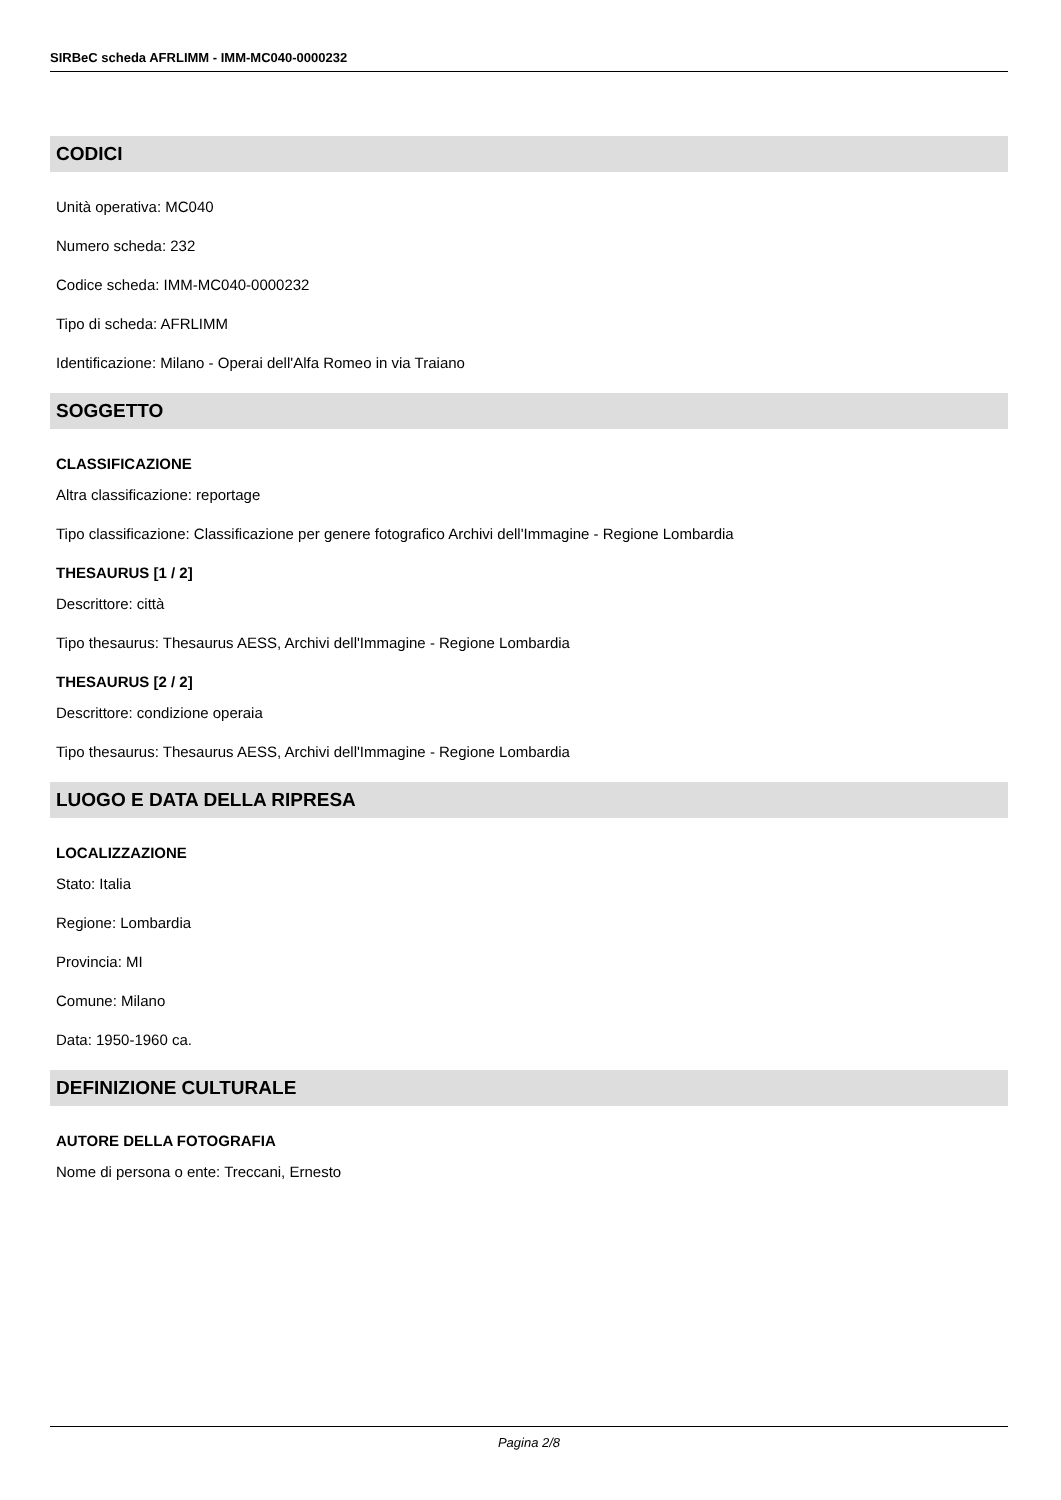SIRBeC scheda AFRLIMM - IMM-MC040-0000232
CODICI
Unità operativa: MC040
Numero scheda: 232
Codice scheda: IMM-MC040-0000232
Tipo di scheda: AFRLIMM
Identificazione: Milano - Operai dell'Alfa Romeo in via Traiano
SOGGETTO
CLASSIFICAZIONE
Altra classificazione: reportage
Tipo classificazione: Classificazione per genere fotografico Archivi dell'Immagine - Regione Lombardia
THESAURUS [1 / 2]
Descrittore: città
Tipo thesaurus: Thesaurus AESS, Archivi dell'Immagine - Regione Lombardia
THESAURUS [2 / 2]
Descrittore: condizione operaia
Tipo thesaurus: Thesaurus AESS, Archivi dell'Immagine - Regione Lombardia
LUOGO E DATA DELLA RIPRESA
LOCALIZZAZIONE
Stato: Italia
Regione: Lombardia
Provincia: MI
Comune: Milano
Data: 1950-1960 ca.
DEFINIZIONE CULTURALE
AUTORE DELLA FOTOGRAFIA
Nome di persona o ente: Treccani, Ernesto
Pagina 2/8